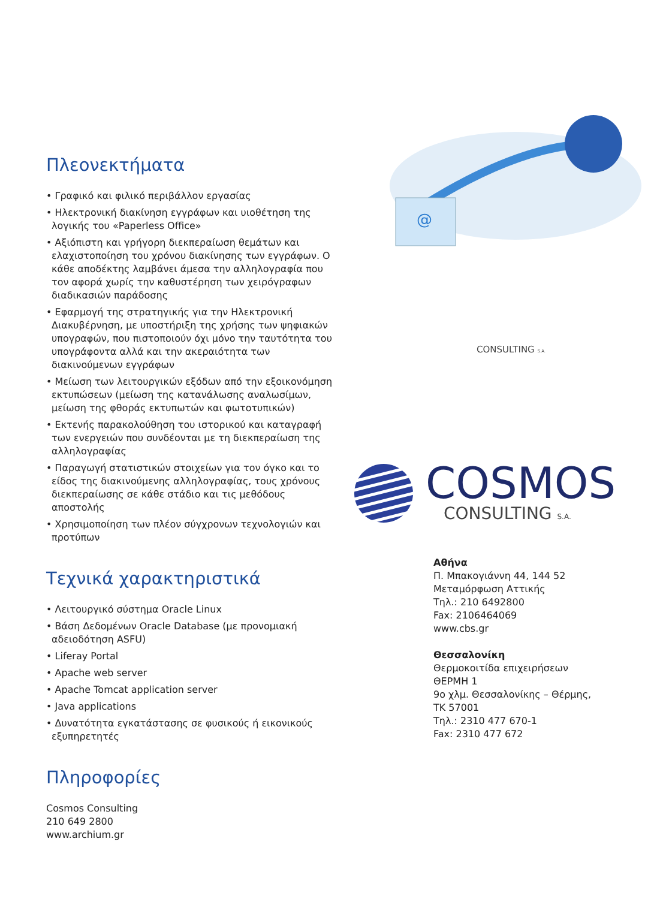Πλεονεκτήματα
• Γραφικό και φιλικό περιβάλλον εργασίας
• Ηλεκτρονική διακίνηση εγγράφων και υιοθέτηση της λογικής του «Paperless Office»
• Αξιόπιστη και γρήγορη διεκπεραίωση θεμάτων και ελαχιστοποίηση του χρόνου διακίνησης των εγγράφων. Ο κάθε αποδέκτης λαμβάνει άμεσα την αλληλογραφία που τον αφορά χωρίς την καθυστέρηση των χειρόγραφων διαδικασιών παράδοσης
• Εφαρμογή της στρατηγικής για την Ηλεκτρονική Διακυβέρνηση, με υποστήριξη της χρήσης των ψηφιακών υπογραφών, που πιστοποιούν όχι μόνο την ταυτότητα του υπογράφοντα αλλά και την ακεραιότητα των διακινούμενων εγγράφων
• Μείωση των λειτουργικών εξόδων από την εξοικονόμηση εκτυπώσεων (μείωση της κατανάλωσης αναλωσίμων, μείωση της φθοράς εκτυπωτών και φωτοτυπικών)
• Εκτενής παρακολούθηση του ιστορικού και καταγραφή των ενεργειών που συνδέονται με τη διεκπεραίωση της αλληλογραφίας
• Παραγωγή στατιστικών στοιχείων για τον όγκο και το είδος της διακινούμενης αλληλογραφίας, τους χρόνους διεκπεραίωσης σε κάθε στάδιο και τις μεθόδους αποστολής
• Χρησιμοποίηση των πλέον σύγχρονων τεχνολογιών και προτύπων
Τεχνικά χαρακτηριστικά
• Λειτουργικό σύστημα Oracle Linux
• Βάση Δεδομένων Oracle Database (με προνομιακή αδειοδότηση ASFU)
• Liferay Portal
• Apache web server
• Apache Tomcat application server
• Java applications
• Δυνατότητα εγκατάστασης σε φυσικούς ή εικονικούς εξυπηρετητές
Πληροφορίες
Cosmos Consulting
210 649 2800
www.archium.gr
@
CONSULTING S.A.
COSMOS
CONSULTING S.A.
Αθήνα
Π. Μπακογιάννη 44, 144 52
Μεταμόρφωση Αττικής
Τηλ.: 210 6492800
Fax: 2106464069
www.cbs.gr
Θεσσαλονίκη
Θερμοκοιτίδα επιχειρήσεων
ΘΕΡΜΗ 1
9ο χλμ. Θεσσαλονίκης – Θέρμης,
ΤΚ 57001
Τηλ.: 2310 477 670-1
Fax: 2310 477 672